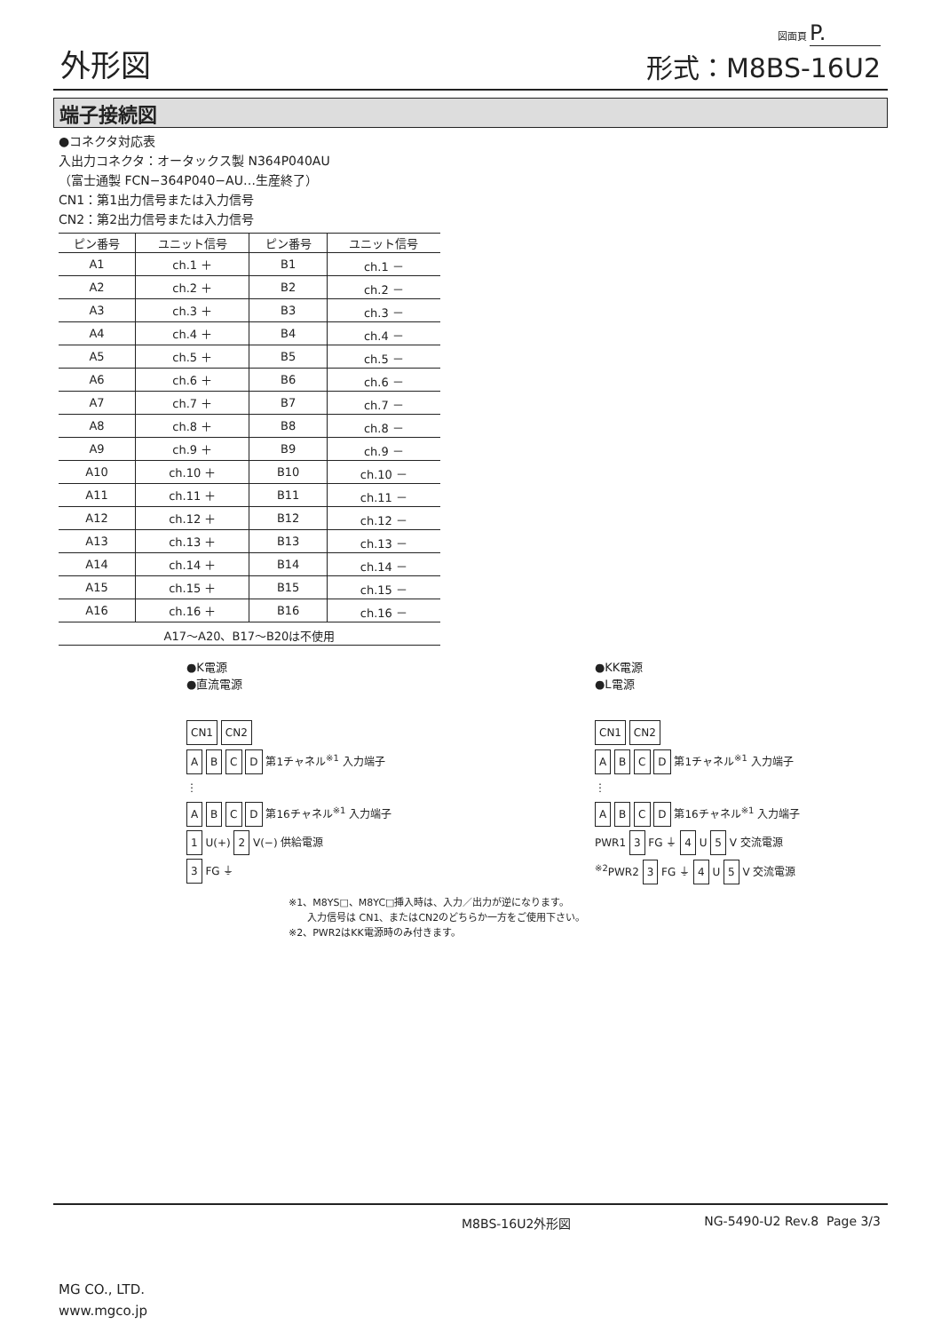外形図
図面頁 P.
形式：M8BS-16U2
端子接続図
●コネクタ対応表
入出力コネクタ：オータックス製 N364P040AU
（富士通製 FCN−364P040−AU…生産終了）
CN1：第1出力信号または入力信号
CN2：第2出力信号または入力信号
| ピン番号 | ユニット信号 | ピン番号 | ユニット信号 |
| --- | --- | --- | --- |
| A1 | ch.1 ＋ | B1 | ch.1 － |
| A2 | ch.2 ＋ | B2 | ch.2 － |
| A3 | ch.3 ＋ | B3 | ch.3 － |
| A4 | ch.4 ＋ | B4 | ch.4 － |
| A5 | ch.5 ＋ | B5 | ch.5 － |
| A6 | ch.6 ＋ | B6 | ch.6 － |
| A7 | ch.7 ＋ | B7 | ch.7 － |
| A8 | ch.8 ＋ | B8 | ch.8 － |
| A9 | ch.9 ＋ | B9 | ch.9 － |
| A10 | ch.10 ＋ | B10 | ch.10 － |
| A11 | ch.11 ＋ | B11 | ch.11 － |
| A12 | ch.12 ＋ | B12 | ch.12 － |
| A13 | ch.13 ＋ | B13 | ch.13 － |
| A14 | ch.14 ＋ | B14 | ch.14 － |
| A15 | ch.15 ＋ | B15 | ch.15 － |
| A16 | ch.16 ＋ | B16 | ch.16 － |
| A17～A20、B17～B20は不使用 | | | |
●K電源
●直流電源
CN1 CN2
A B C D 第1チャネル<sup>※1</sup> 入力端子
⋮
A B C D 第16チャネル<sup>※1</sup> 入力端子
1 U(+) 2 V(−) 供給電源
3 FG ⏚
●KK電源
●L電源
CN1 CN2
A B C D 第1チャネル<sup>※1</sup> 入力端子
⋮
A B C D 第16チャネル<sup>※1</sup> 入力端子
PWR1 3 FG ⏚ 4 U 5 V 交流電源
<sup>※2</sup>PWR2 3 FG ⏚ 4 U 5 V 交流電源
※1、M8YS□、M8YC□挿入時は、入力／出力が逆になります。
入力信号は CN1、またはCN2のどちらか一方をご使用下さい。
※2、PWR2はKK電源時のみ付きます。
M8BS-16U2外形図 NG-5490-U2 Rev.8 Page 3/3
MG CO., LTD.
www.mgco.jp